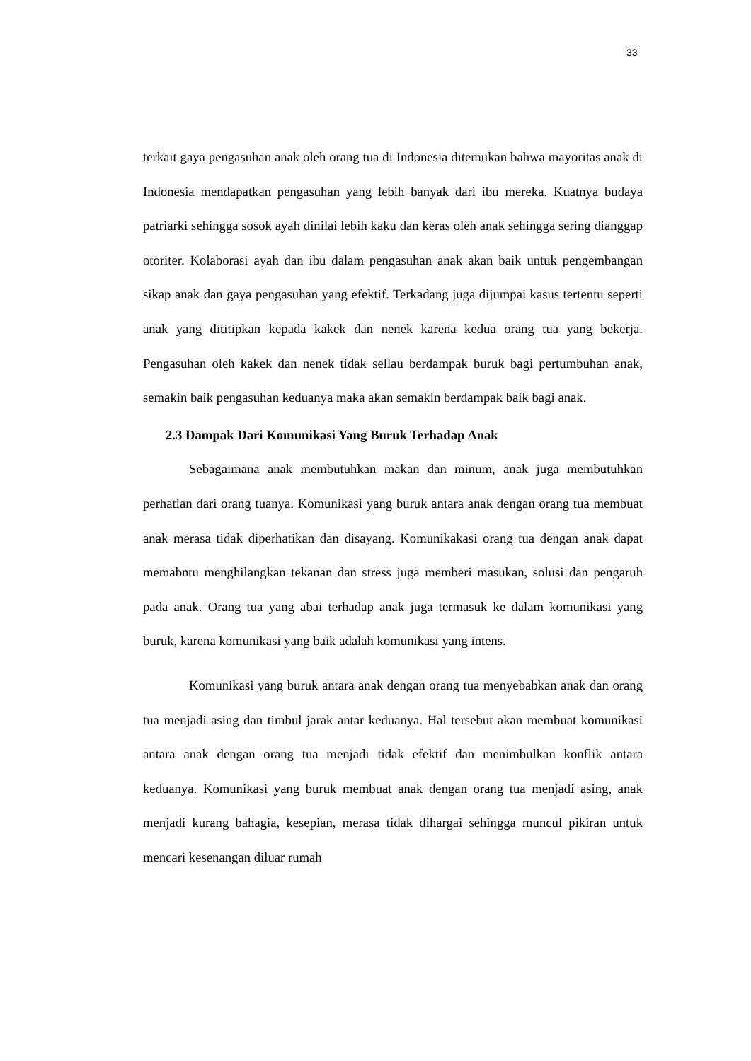33
terkait gaya pengasuhan anak oleh orang tua di Indonesia ditemukan bahwa mayoritas anak di Indonesia mendapatkan pengasuhan yang lebih banyak dari ibu mereka. Kuatnya budaya patriarki sehingga sosok ayah dinilai lebih kaku dan keras oleh anak sehingga sering dianggap otoriter. Kolaborasi ayah dan ibu dalam pengasuhan anak akan baik untuk pengembangan sikap anak dan gaya pengasuhan yang efektif. Terkadang juga dijumpai kasus tertentu seperti anak yang dititipkan kepada kakek dan nenek karena kedua orang tua yang bekerja. Pengasuhan oleh kakek dan nenek tidak sellau berdampak buruk bagi pertumbuhan anak, semakin baik pengasuhan keduanya maka akan semakin berdampak baik bagi anak.
2.3 Dampak Dari Komunikasi Yang Buruk Terhadap Anak
Sebagaimana anak membutuhkan makan dan minum, anak juga membutuhkan perhatian dari orang tuanya. Komunikasi yang buruk antara anak dengan orang tua membuat anak merasa tidak diperhatikan dan disayang. Komunikakasi orang tua dengan anak dapat memabntu menghilangkan tekanan dan stress juga memberi masukan, solusi dan pengaruh pada anak. Orang tua yang abai terhadap anak juga termasuk ke dalam komunikasi yang buruk, karena komunikasi yang baik adalah komunikasi yang intens.
Komunikasi yang buruk antara anak dengan orang tua menyebabkan anak dan orang tua menjadi asing dan timbul jarak antar keduanya. Hal tersebut akan membuat komunikasi antara anak dengan orang tua menjadi tidak efektif dan menimbulkan konflik antara keduanya. Komunikasi yang buruk membuat anak dengan orang tua menjadi asing, anak menjadi kurang bahagia, kesepian, merasa tidak dihargai sehingga muncul pikiran untuk mencari kesenangan diluar rumah